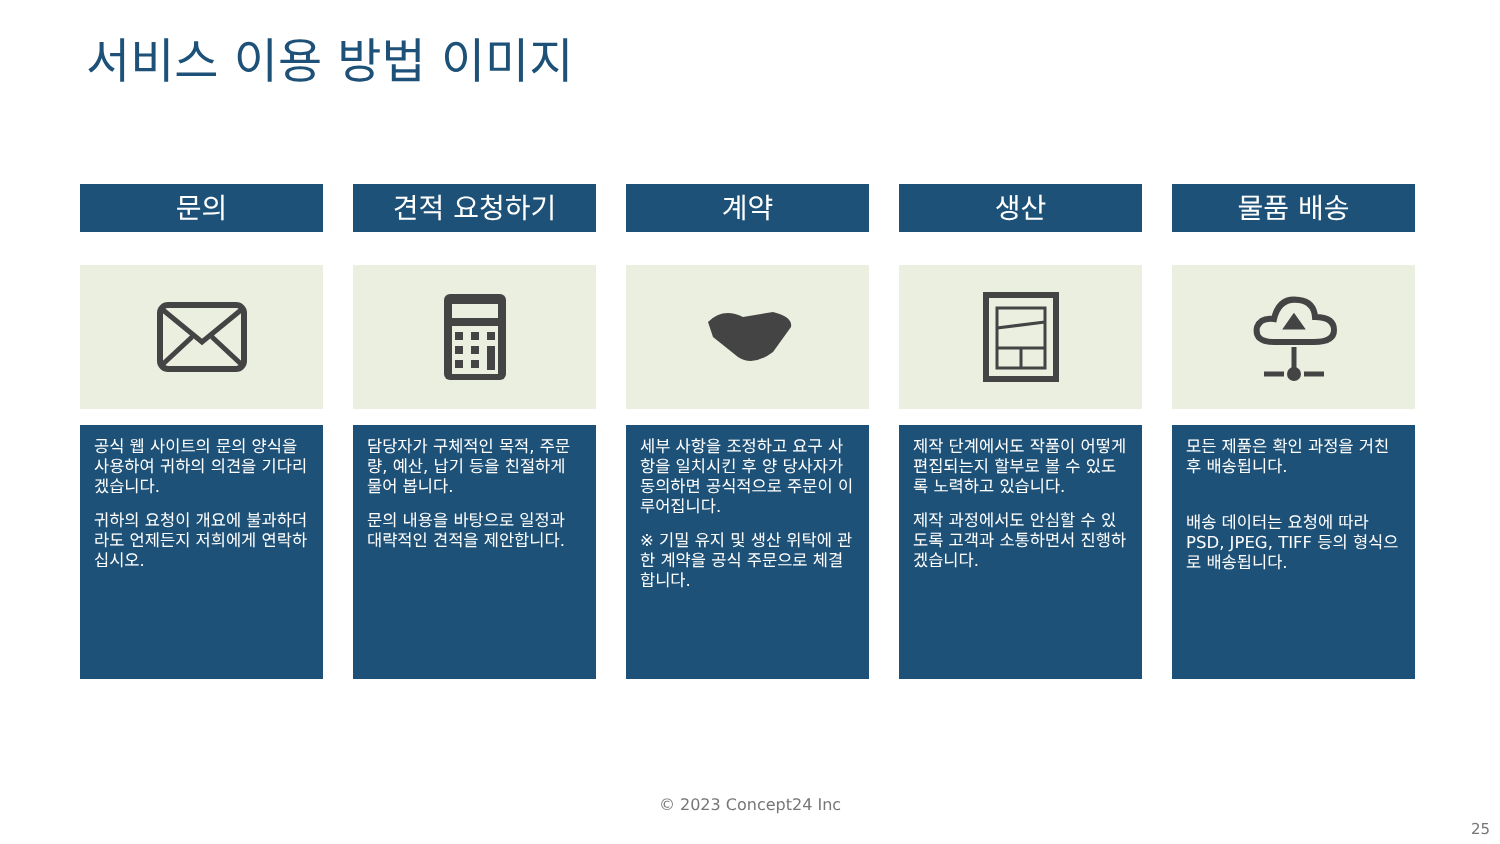서비스 이용 방법 이미지
문의
공식 웹 사이트의 문의 양식을 사용하여 귀하의 의견을 기다리겠습니다.
귀하의 요청이 개요에 불과하더라도 언제든지 저희에게 연락하십시오.
견적 요청하기
담당자가 구체적인 목적, 주문량, 예산, 납기 등을 친절하게 물어 봅니다.
문의 내용을 바탕으로 일정과 대략적인 견적을 제안합니다.
계약
세부 사항을 조정하고 요구 사항을 일치시킨 후 양 당사자가 동의하면 공식적으로 주문이 이루어집니다.
※ 기밀 유지 및 생산 위탁에 관한 계약을 공식 주문으로 체결합니다.
생산
제작 단계에서도 작품이 어떻게 편집되는지 할부로 볼 수 있도록 노력하고 있습니다.
제작 과정에서도 안심할 수 있도록 고객과 소통하면서 진행하겠습니다.
물품 배송
모든 제품은 확인 과정을 거친 후 배송됩니다.
배송 데이터는 요청에 따라 PSD, JPEG, TIFF 등의 형식으로 배송됩니다.
© 2023 Concept24 Inc
25